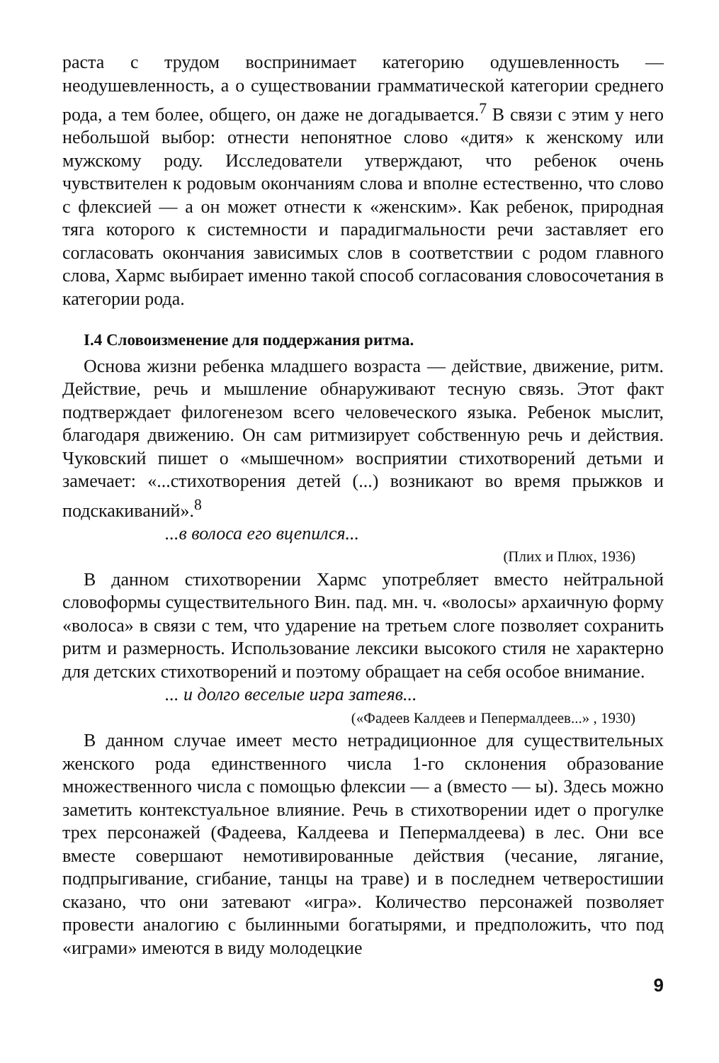раста с трудом воспринимает категорию одушевленность — неодушевленность, а о существовании грамматической категории среднего рода, а тем более, общего, он даже не догадывается.<sup>7</sup> В связи с этим у него небольшой выбор: отнести непонятное слово «дитя» к женскому или мужскому роду. Исследователи утверждают, что ребенок очень чувствителен к родовым окончаниям слова и вполне естественно, что слово с флексией — а он может отнести к «женским». Как ребенок, природная тяга которого к системности и парадигмальности речи заставляет его согласовать окончания зависимых слов в соответствии с родом главного слова, Хармс выбирает именно такой способ согласования словосочетания в категории рода.
I.4 Словоизменение для поддержания ритма.
Основа жизни ребенка младшего возраста — действие, движение, ритм. Действие, речь и мышление обнаруживают тесную связь. Этот факт подтверждает филогенезом всего человеческого языка. Ребенок мыслит, благодаря движению. Он сам ритмизирует собственную речь и действия. Чуковский пишет о «мышечном» восприятии стихотворений детьми и замечает: «...стихотворения детей (...) возникают во время прыжков и подскакиваний».<sup>8</sup>
...в волоса его вцепился...
(Плих и Плюх, 1936)
В данном стихотворении Хармс употребляет вместо нейтральной словоформы существительного Вин. пад. мн. ч. «волосы» архаичную форму «волоса» в связи с тем, что ударение на третьем слоге позволяет сохранить ритм и размерность. Использование лексики высокого стиля не характерно для детских стихотворений и поэтому обращает на себя особое внимание.
... и долго веселые игра затеяв...
(«Фадеев Калдеев и Пепермалдеев...» , 1930)
В данном случае имеет место нетрадиционное для существительных женского рода единственного числа 1-го склонения образование множественного числа с помощью флексии — а (вместо — ы). Здесь можно заметить контекстуальное влияние. Речь в стихотворении идет о прогулке трех персонажей (Фадеева, Калдеева и Пепермалдеева) в лес. Они все вместе совершают немотивированные действия (чесание, лягание, подпрыгивание, сгибание, танцы на траве) и в последнем четверостишии сказано, что они затевают «игра». Количество персонажей позволяет провести аналогию с былинными богатырями, и предположить, что под «играми» имеются в виду молодецкие
9